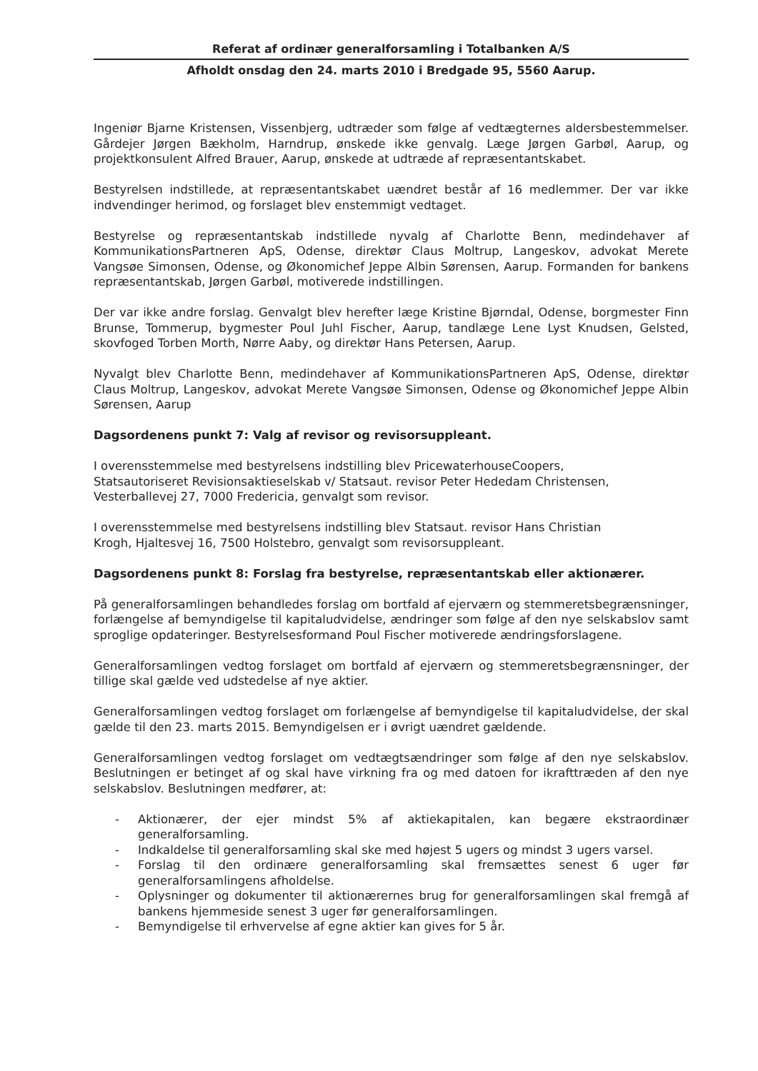Referat af ordinær generalforsamling i Totalbanken A/S
Afholdt onsdag den 24. marts 2010 i Bredgade 95, 5560 Aarup.
Ingeniør Bjarne Kristensen, Vissenbjerg, udtræder som følge af vedtægternes aldersbestemmelser. Gårdejer Jørgen Bækholm, Harndrup, ønskede ikke genvalg. Læge Jørgen Garbøl, Aarup, og projektkonsulent Alfred Brauer, Aarup, ønskede at udtræde af repræsentantskabet.
Bestyrelsen indstillede, at repræsentantskabet uændret består af 16 medlemmer. Der var ikke indvendinger herimod, og forslaget blev enstemmigt vedtaget.
Bestyrelse og repræsentantskab indstillede nyvalg af Charlotte Benn, medindehaver af KommunikationsPartneren ApS, Odense, direktør Claus Moltrup, Langeskov, advokat Merete Vangsøe Simonsen, Odense, og Økonomichef Jeppe Albin Sørensen, Aarup. Formanden for bankens repræsentantskab, Jørgen Garbøl, motiverede indstillingen.
Der var ikke andre forslag. Genvalgt blev herefter læge Kristine Bjørndal, Odense, borgmester Finn Brunse, Tommerup, bygmester Poul Juhl Fischer, Aarup, tandlæge Lene Lyst Knudsen, Gelsted, skovfoged Torben Morth, Nørre Aaby, og direktør Hans Petersen, Aarup.
Nyvalgt blev Charlotte Benn, medindehaver af KommunikationsPartneren ApS, Odense, direktør Claus Moltrup, Langeskov, advokat Merete Vangsøe Simonsen, Odense og Økonomichef Jeppe Albin Sørensen, Aarup
Dagsordenens punkt 7: Valg af revisor og revisorsuppleant.
I overensstemmelse med bestyrelsens indstilling blev PricewaterhouseCoopers,
Statsautoriseret Revisionsaktieselskab v/ Statsaut. revisor Peter Hededam Christensen,
Vesterballevej 27, 7000 Fredericia, genvalgt som revisor.
I overensstemmelse med bestyrelsens indstilling blev Statsaut. revisor Hans Christian
Krogh, Hjaltesvej 16, 7500 Holstebro, genvalgt som revisorsuppleant.
Dagsordenens punkt 8: Forslag fra bestyrelse, repræsentantskab eller aktionærer.
På generalforsamlingen behandledes forslag om bortfald af ejerværn og stemmeretsbegrænsninger, forlængelse af bemyndigelse til kapitaludvidelse, ændringer som følge af den nye selskabslov samt sproglige opdateringer. Bestyrelsesformand Poul Fischer motiverede ændringsforslagene.
Generalforsamlingen vedtog forslaget om bortfald af ejerværn og stemmeretsbegrænsninger, der tillige skal gælde ved udstedelse af nye aktier.
Generalforsamlingen vedtog forslaget om forlængelse af bemyndigelse til kapitaludvidelse, der skal gælde til den 23. marts 2015. Bemyndigelsen er i øvrigt uændret gældende.
Generalforsamlingen vedtog forslaget om vedtægtsændringer som følge af den nye selskabslov. Beslutningen er betinget af og skal have virkning fra og med datoen for ikrafttræden af den nye selskabslov. Beslutningen medfører, at:
- Aktionærer, der ejer mindst 5% af aktiekapitalen, kan begære ekstraordinær generalforsamling.
- Indkaldelse til generalforsamling skal ske med højest 5 ugers og mindst 3 ugers varsel.
- Forslag til den ordinære generalforsamling skal fremsættes senest 6 uger før generalforsamlingens afholdelse.
- Oplysninger og dokumenter til aktionærernes brug for generalforsamlingen skal fremgå af bankens hjemmeside senest 3 uger før generalforsamlingen.
- Bemyndigelse til erhvervelse af egne aktier kan gives for 5 år.